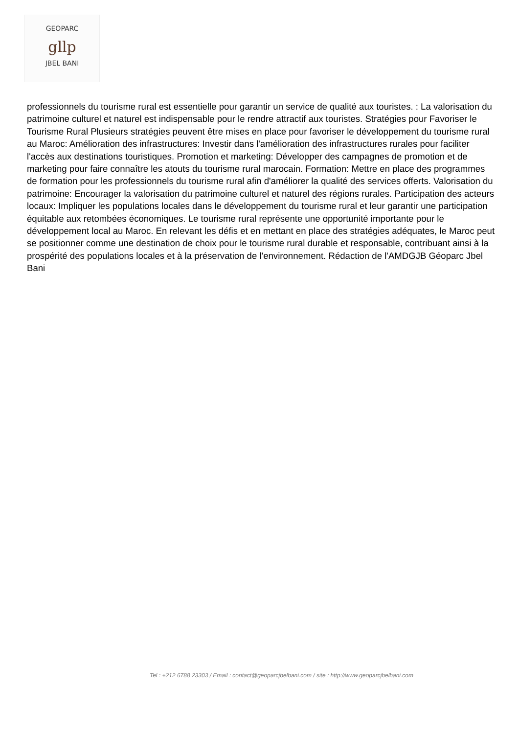GEOPARC
gllp
JBEL BANI
professionnels du tourisme rural est essentielle pour garantir un service de qualité aux touristes. : La valorisation du patrimoine culturel et naturel est indispensable pour le rendre attractif aux touristes. Stratégies pour Favoriser le Tourisme Rural Plusieurs stratégies peuvent être mises en place pour favoriser le développement du tourisme rural au Maroc: Amélioration des infrastructures: Investir dans l'amélioration des infrastructures rurales pour faciliter l'accès aux destinations touristiques. Promotion et marketing: Développer des campagnes de promotion et de marketing pour faire connaître les atouts du tourisme rural marocain. Formation: Mettre en place des programmes de formation pour les professionnels du tourisme rural afin d'améliorer la qualité des services offerts. Valorisation du patrimoine: Encourager la valorisation du patrimoine culturel et naturel des régions rurales. Participation des acteurs locaux: Impliquer les populations locales dans le développement du tourisme rural et leur garantir une participation équitable aux retombées économiques. Le tourisme rural représente une opportunité importante pour le développement local au Maroc. En relevant les défis et en mettant en place des stratégies adéquates, le Maroc peut se positionner comme une destination de choix pour le tourisme rural durable et responsable, contribuant ainsi à la prospérité des populations locales et à la préservation de l'environnement. Rédaction de l'AMDGJB Géoparc Jbel Bani
Tel : +212 6788 23303 / Email : contact@geoparcjbelbani.com / site : http://www.geoparcjbelbani.com